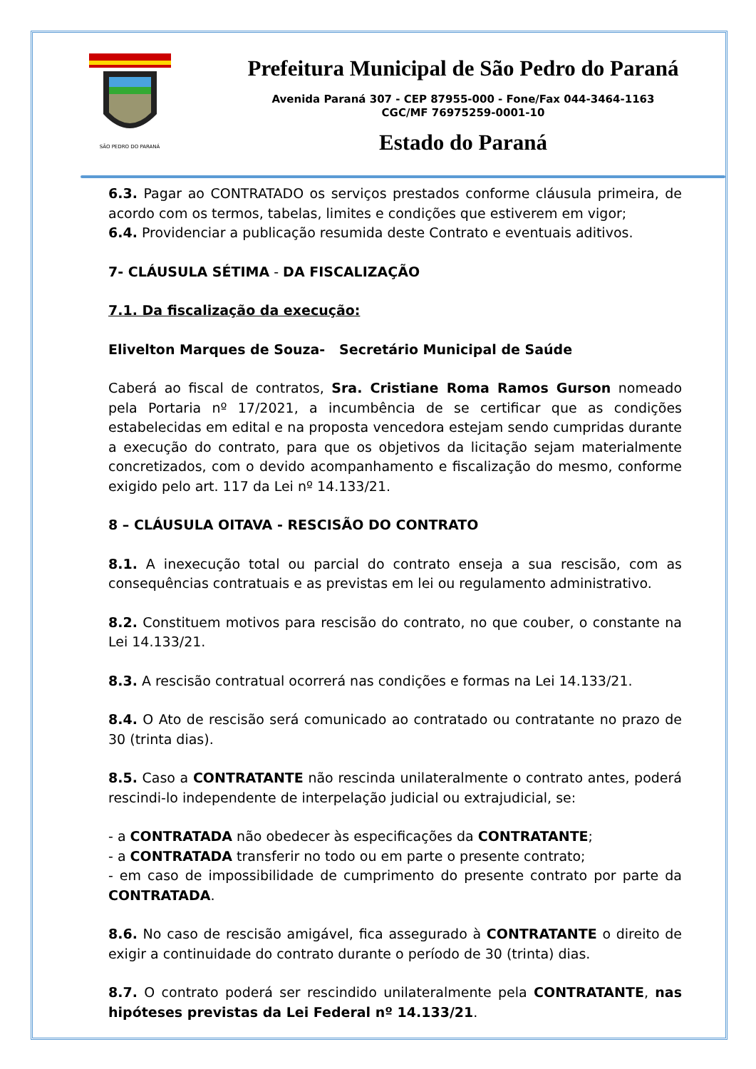SÃO PEDRO DO PARANÁ
Prefeitura Municipal de São Pedro do Paraná
Avenida Paraná 307 - CEP 87955-000 - Fone/Fax 044-3464-1163
CGC/MF 76975259-0001-10
Estado do Paraná
6.3. Pagar ao CONTRATADO os serviços prestados conforme cláusula primeira, de acordo com os termos, tabelas, limites e condições que estiverem em vigor;
6.4. Providenciar a publicação resumida deste Contrato e eventuais aditivos.
7- CLÁUSULA SÉTIMA - DA FISCALIZAÇÃO
7.1. Da fiscalização da execução:
Elivelton Marques de Souza- Secretário Municipal de Saúde
Caberá ao fiscal de contratos, Sra. Cristiane Roma Ramos Gurson nomeado pela Portaria nº 17/2021, a incumbência de se certificar que as condições estabelecidas em edital e na proposta vencedora estejam sendo cumpridas durante a execução do contrato, para que os objetivos da licitação sejam materialmente concretizados, com o devido acompanhamento e fiscalização do mesmo, conforme exigido pelo art. 117 da Lei nº 14.133/21.
8 – CLÁUSULA OITAVA - RESCISÃO DO CONTRATO
8.1. A inexecução total ou parcial do contrato enseja a sua rescisão, com as consequências contratuais e as previstas em lei ou regulamento administrativo.
8.2. Constituem motivos para rescisão do contrato, no que couber, o constante na Lei 14.133/21.
8.3. A rescisão contratual ocorrerá nas condições e formas na Lei 14.133/21.
8.4. O Ato de rescisão será comunicado ao contratado ou contratante no prazo de 30 (trinta dias).
8.5. Caso a CONTRATANTE não rescinda unilateralmente o contrato antes, poderá rescindi-lo independente de interpelação judicial ou extrajudicial, se:
- a CONTRATADA não obedecer às especificações da CONTRATANTE;
- a CONTRATADA transferir no todo ou em parte o presente contrato;
- em caso de impossibilidade de cumprimento do presente contrato por parte da CONTRATADA.
8.6. No caso de rescisão amigável, fica assegurado à CONTRATANTE o direito de exigir a continuidade do contrato durante o período de 30 (trinta) dias.
8.7. O contrato poderá ser rescindido unilateralmente pela CONTRATANTE, nas hipóteses previstas da Lei Federal nº 14.133/21.